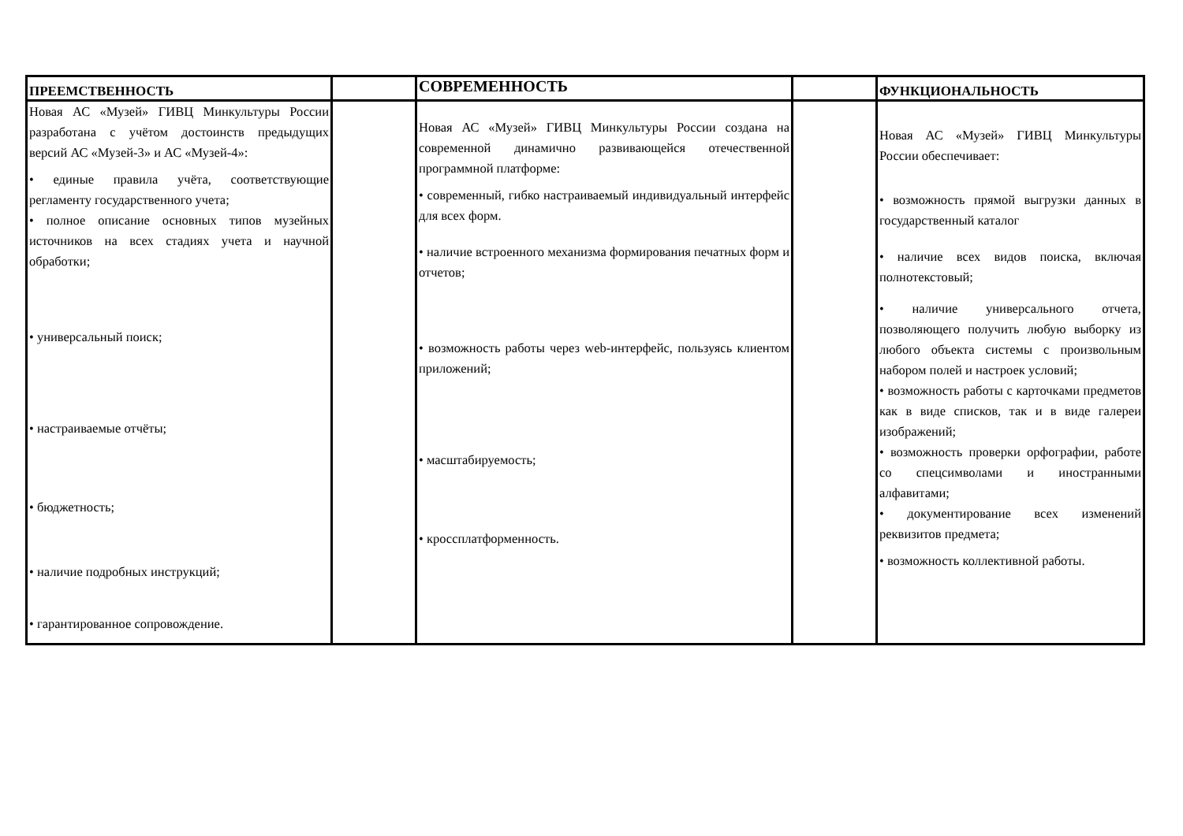| ПРЕЕМСТВЕННОСТЬ | | СОВРЕМЕННОСТЬ | | ФУНКЦИОНАЛЬНОСТЬ |
| --- | --- | --- | --- | --- |
| Новая АС «Музей» ГИВЦ Минкультуры России разработана с учётом достоинств предыдущих версий АС «Музей-3» и АС «Музей-4»: • единые правила учёта, соответствующие регламенту государственного учета; • полное описание основных типов музейных источников на всех стадиях учета и научной обработки; • универсальный поиск; • настраиваемые отчёты; • бюджетность; • наличие подробных инструкций; • гарантированное сопровождение. | | Новая АС «Музей» ГИВЦ Минкультуры России создана на современной динамично развивающейся отечественной программной платформе: • современный, гибко настраиваемый индивидуальный интерфейс для всех форм. • наличие встроенного механизма формирования печатных форм и отчетов; • возможность работы через web-интерфейс, пользуясь клиентом приложений; • масштабируемость; • кроссплатформенность. | | Новая АС «Музей» ГИВЦ Минкультуры России обеспечивает: • возможность прямой выгрузки данных в государственный каталог • наличие всех видов поиска, включая полнотекстовый; • наличие универсального отчета, позволяющего получить любую выборку из любого объекта системы с произвольным набором полей и настроек условий; • возможность работы с карточками предметов как в виде списков, так и в виде галереи изображений; • возможность проверки орфографии, работе со спецсимволами и иностранными алфавитами; • документирование всех изменений реквизитов предмета; • возможность коллективной работы. |